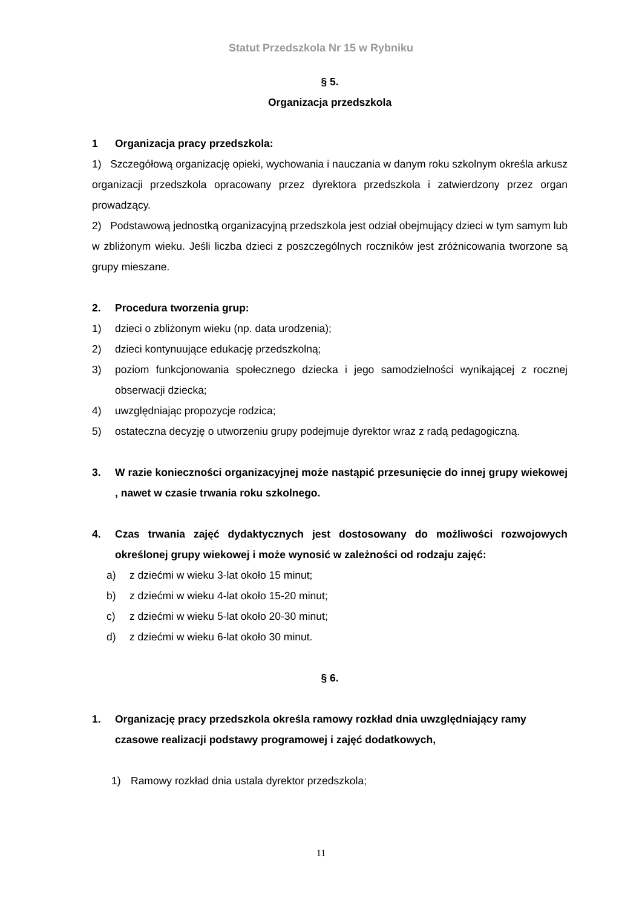Statut Przedszkola Nr 15 w Rybniku
§ 5.
Organizacja przedszkola
1 Organizacja pracy przedszkola:
1) Szczegółową organizację opieki, wychowania i nauczania w danym roku szkolnym określa arkusz organizacji przedszkola opracowany przez dyrektora przedszkola i zatwierdzony przez organ prowadzący.
2) Podstawową jednostką organizacyjną przedszkola jest odział obejmujący dzieci w tym samym lub w zbliżonym wieku. Jeśli liczba dzieci z poszczególnych roczników jest zróżnicowania tworzone są grupy mieszane.
2. Procedura tworzenia grup:
1) dzieci o zbliżonym wieku (np. data urodzenia);
2) dzieci kontynuujące edukację przedszkolną;
3) poziom funkcjonowania społecznego dziecka i jego samodzielności wynikającej z rocznej obserwacji dziecka;
4) uwzględniając propozycje rodzica;
5) ostateczna decyzję o utworzeniu grupy podejmuje dyrektor wraz z radą pedagogiczną.
3. W razie konieczności organizacyjnej może nastąpić przesunięcie do innej grupy wiekowej , nawet w czasie trwania roku szkolnego.
4. Czas trwania zajęć dydaktycznych jest dostosowany do możliwości rozwojowych określonej grupy wiekowej i może wynosić w zależności od rodzaju zajęć:
a) z dziećmi w wieku 3-lat około 15 minut;
b) z dziećmi w wieku 4-lat około 15-20 minut;
c) z dziećmi w wieku 5-lat około 20-30 minut;
d) z dziećmi w wieku 6-lat około 30 minut.
§ 6.
1. Organizację pracy przedszkola określa ramowy rozkład dnia uwzględniający ramy czasowe realizacji podstawy programowej i zajęć dodatkowych,
1) Ramowy rozkład dnia ustala dyrektor przedszkola;
11